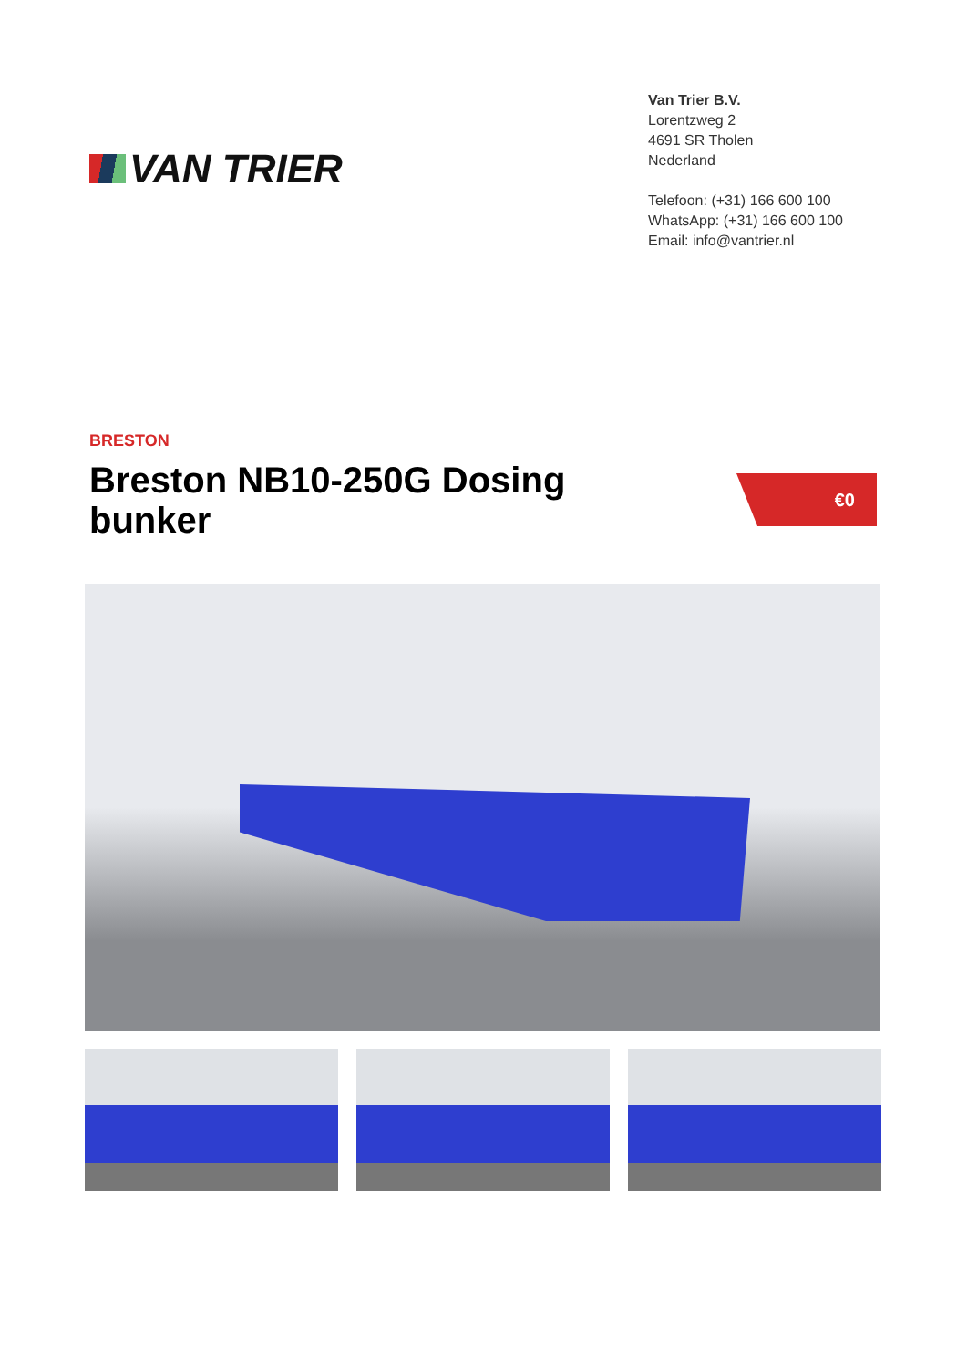VAN TRIER
Van Trier B.V.
Lorentzweg 2
4691 SR Tholen
Nederland
Telefoon: (+31) 166 600 100
WhatsApp: (+31) 166 600 100
Email: info@vantrier.nl
BRESTON
Breston NB10-250G Dosing bunker
€0